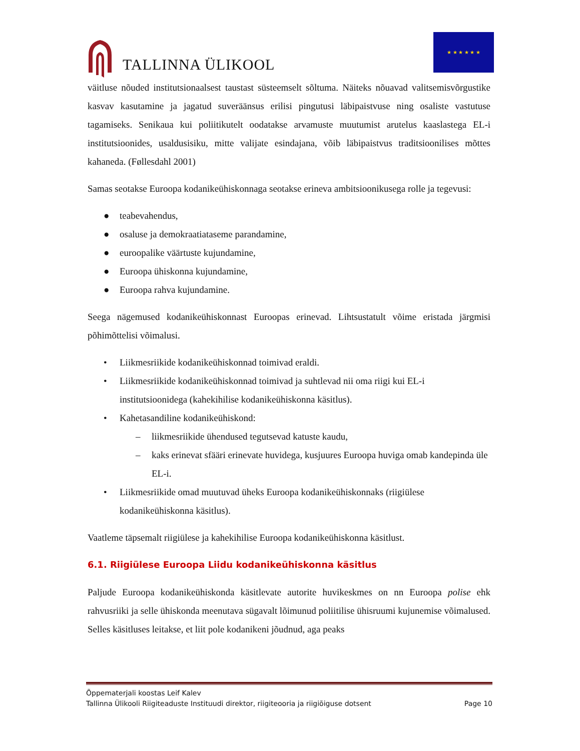TALLINNA ÜLIKOOL
★ ★ ★ ★ ★ ★
väitluse nõuded institutsionaalsest taustast süsteemselt sõltuma. Näiteks nõuavad valitsemisvõrgustike kasvav kasutamine ja jagatud suveräänsus erilisi pingutusi läbipaistvuse ning osaliste vastutuse tagamiseks. Senikaua kui poliitikutelt oodatakse arvamuste muutumist arutelus kaaslastega EL-i institutsioonides, usaldusisiku, mitte valijate esindajana, võib läbipaistvus traditsioonilises mõttes kahaneda. (Føllesdahl 2001)
Samas seotakse Euroopa kodanikeühiskonnaga seotakse erineva ambitsioonikusega rolle ja tegevusi:
● teabevahendus,
● osaluse ja demokraatiataseme parandamine,
● euroopalike väärtuste kujundamine,
● Euroopa ühiskonna kujundamine,
● Euroopa rahva kujundamine.
Seega nägemused kodanikeühiskonnast Euroopas erinevad. Lihtsustatult võime eristada järgmisi põhimõttelisi võimalusi.
• Liikmesriikide kodanikeühiskonnad toimivad eraldi.
• Liikmesriikide kodanikeühiskonnad toimivad ja suhtlevad nii oma riigi kui EL-i institutsioonidega (kahekihilise kodanikeühiskonna käsitlus).
• Kahetasandiline kodanikeühiskond:
– liikmesriikide ühendused tegutsevad katuste kaudu,
– kaks erinevat sfääri erinevate huvidega, kusjuures Euroopa huviga omab kandepinda üle EL-i.
• Liikmesriikide omad muutuvad üheks Euroopa kodanikeühiskonnaks (riigiülese kodanikeühiskonna käsitlus).
Vaatleme täpsemalt riigiülese ja kahekihilise Euroopa kodanikeühiskonna käsitlust.
6.1. Riigiülese Euroopa Liidu kodanikeühiskonna käsitlus
Paljude Euroopa kodanikeühiskonda käsitlevate autorite huvikeskmes on nn Euroopa polise ehk rahvusriiki ja selle ühiskonda meenutava sügavalt lõimunud poliitilise ühisruumi kujunemise võimalused. Selles käsitluses leitakse, et liit pole kodanikeni jõudnud, aga peaks
Õppematerjali koostas Leif Kalev
Tallinna Ülikooli Riigiteaduste Instituudi direktor, riigiteooria ja riigiõiguse dotsent Page 10